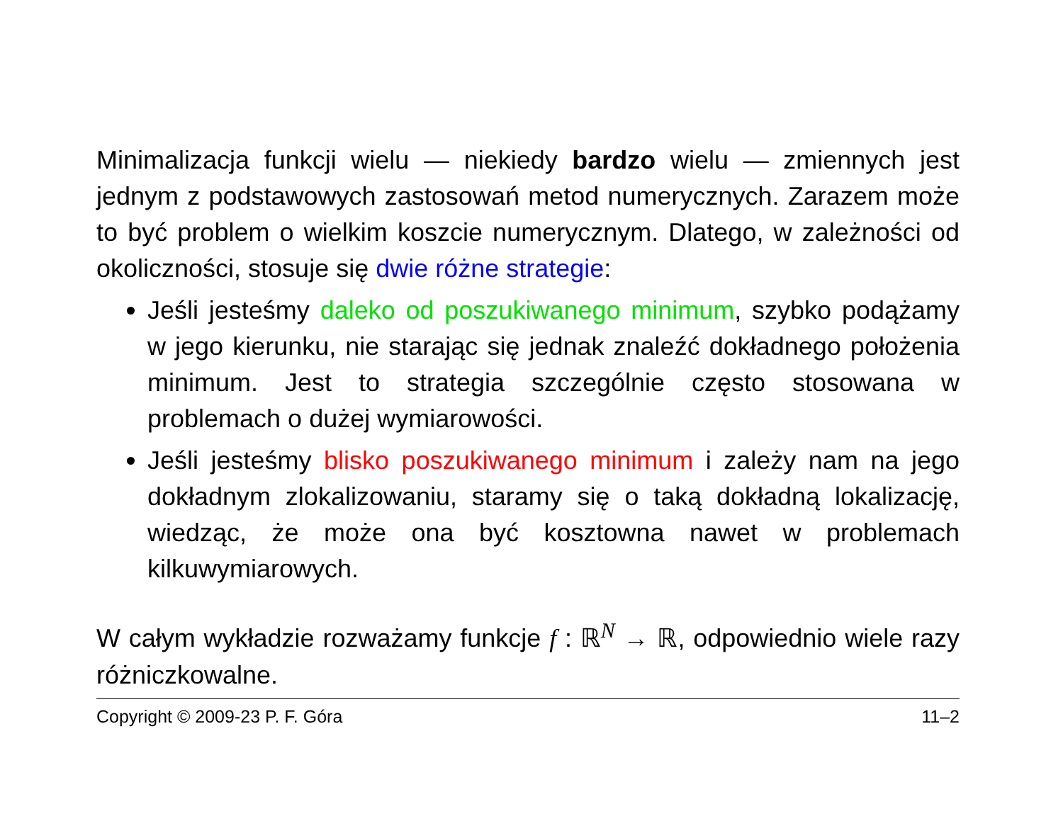Minimalizacja funkcji wielu — niekiedy bardzo wielu — zmiennych jest jednym z podstawowych zastosowań metod numerycznych. Zarazem może to być problem o wielkim koszcie numerycznym. Dlatego, w zależności od okoliczności, stosuje się dwie różne strategie:
Jeśli jesteśmy daleko od poszukiwanego minimum, szybko podążamy w jego kierunku, nie starając się jednak znaleźć dokładnego położenia minimum. Jest to strategia szczególnie często stosowana w problemach o dużej wymiarowości.
Jeśli jesteśmy blisko poszukiwanego minimum i zależy nam na jego dokładnym zlokalizowaniu, staramy się o taką dokładną lokalizację, wiedząc, że może ona być kosztowna nawet w problemach kilkuwymiarowych.
W całym wykładzie rozważamy funkcje f : ℝ<sup>N</sup> → ℝ, odpowiednio wiele razy różniczkowalne.
Copyright © 2009-23 P. F. Góra 11–2